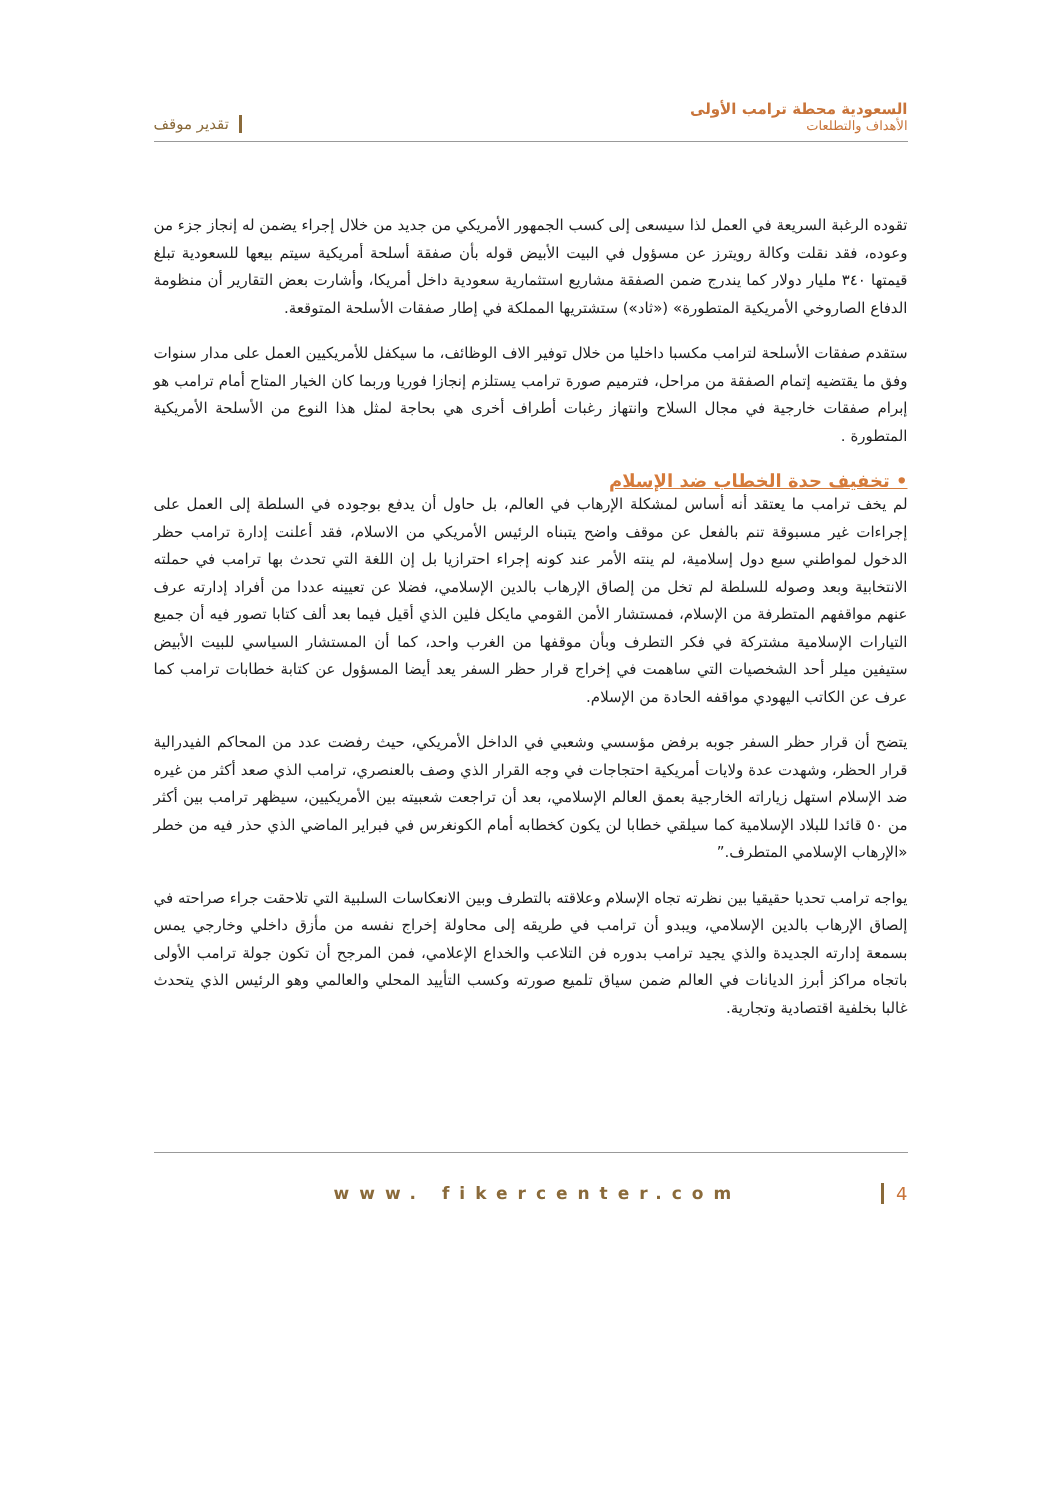السعودية محطة ترامب الأولى
الأهداف والتطلعات
تقدير موقف
تقوده الرغبة السريعة في العمل لذا سيسعى إلى كسب الجمهور الأمريكي من جديد من خلال إجراء يضمن له إنجاز جزء من وعوده، فقد نقلت وكالة رويترز عن مسؤول في البيت الأبيض قوله بأن صفقة أسلحة أمريكية سيتم بيعها للسعودية تبلغ قيمتها ٣٤٠ مليار دولار كما يندرج ضمن الصفقة مشاريع استثمارية سعودية داخل أمريكا، وأشارت بعض التقارير أن منظومة الدفاع الصاروخي الأمريكية المتطورة» («ثاد») ستشتريها المملكة في إطار صفقات الأسلحة المتوقعة.
ستقدم صفقات الأسلحة لترامب مكسبا داخليا من خلال توفير الاف الوظائف، ما سيكفل للأمريكيين العمل على مدار سنوات وفق ما يقتضيه إتمام الصفقة من مراحل، فترميم صورة ترامب يستلزم إنجازا فوريا وربما كان الخيار المتاح أمام ترامب هو إبرام صفقات خارجية في مجال السلاح وانتهاز رغبات أطراف أخرى هي بحاجة لمثل هذا النوع من الأسلحة الأمريكية المتطورة .
• تخفيف حدة الخطاب ضد الإسلام
لم يخف ترامب ما يعتقد أنه أساس لمشكلة الإرهاب في العالم، بل حاول أن يدفع بوجوده في السلطة إلى العمل على إجراءات غير مسبوقة تنم بالفعل عن موقف واضح يتبناه الرئيس الأمريكي من الاسلام، فقد أعلنت إدارة ترامب حظر الدخول لمواطني سبع دول إسلامية، لم ينته الأمر عند كونه إجراء احترازيا بل إن اللغة التي تحدث بها ترامب في حملته الانتخابية وبعد وصوله للسلطة لم تخل من إلصاق الإرهاب بالدين الإسلامي، فضلا عن تعيينه عددا من أفراد إدارته عرف عنهم مواقفهم المتطرفة من الإسلام، فمستشار الأمن القومي مايكل فلين الذي أقيل فيما بعد ألف كتابا تصور فيه أن جميع التيارات الإسلامية مشتركة في فكر التطرف وبأن موقفها من الغرب واحد، كما أن المستشار السياسي للبيت الأبيض ستيفين ميلر أحد الشخصيات التي ساهمت في إخراج قرار حظر السفر يعد أيضا المسؤول عن كتابة خطابات ترامب كما عرف عن الكاتب اليهودي مواقفه الحادة من الإسلام.
يتضح أن قرار حظر السفر جوبه برفض مؤسسي وشعبي في الداخل الأمريكي، حيث رفضت عدد من المحاكم الفيدرالية قرار الحظر، وشهدت عدة ولايات أمريكية احتجاجات في وجه القرار الذي وصف بالعنصري، ترامب الذي صعد أكثر من غيره ضد الإسلام استهل زياراته الخارجية بعمق العالم الإسلامي، بعد أن تراجعت شعبيته بين الأمريكيين، سيظهر ترامب بين أكثر من ٥٠ قائدا للبلاد الإسلامية كما سيلقي خطابا لن يكون كخطابه أمام الكونغرس في فبراير الماضي الذي حذر فيه من خطر «الإرهاب الإسلامي المتطرف.”
يواجه ترامب تحديا حقيقيا بين نظرته تجاه الإسلام وعلاقته بالتطرف وبين الانعكاسات السلبية التي تلاحقت جراء صراحته في إلصاق الإرهاب بالدين الإسلامي، ويبدو أن ترامب في طريقه إلى محاولة إخراج نفسه من مأزق داخلي وخارجي يمس بسمعة إدارته الجديدة والذي يجيد ترامب بدوره فن التلاعب والخداع الإعلامي، فمن المرجح أن تكون جولة ترامب الأولى باتجاه مراكز أبرز الديانات في العالم ضمن سياق تلميع صورته وكسب التأييد المحلي والعالمي وهو الرئيس الذي يتحدث غالبا بخلفية اقتصادية وتجارية.
www. fikercenter.com 4